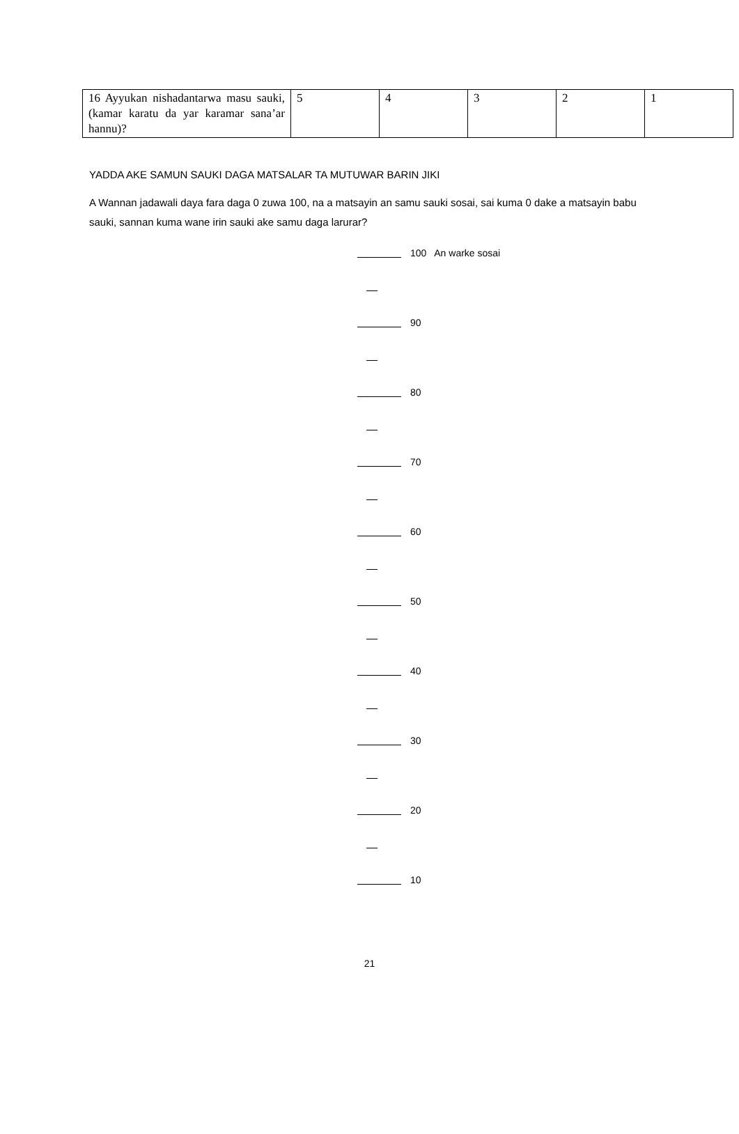| 16 Ayyukan nishadantarwa masu sauki, (kamar karatu da yar karamar sana’ar hannu)? | 5 | 4 | 3 | 2 | 1 |
YADDA AKE SAMUN SAUKI DAGA MATSALAR TA MUTUWAR BARIN JIKI
A Wannan jadawali daya fara daga 0 zuwa 100, na a matsayin an samu sauki sosai, sai kuma 0 dake a matsayin babu sauki, sannan kuma wane irin sauki ake samu daga larurar?
100 An warke sosai
90
80
70
60
50
40
30
20
10
21